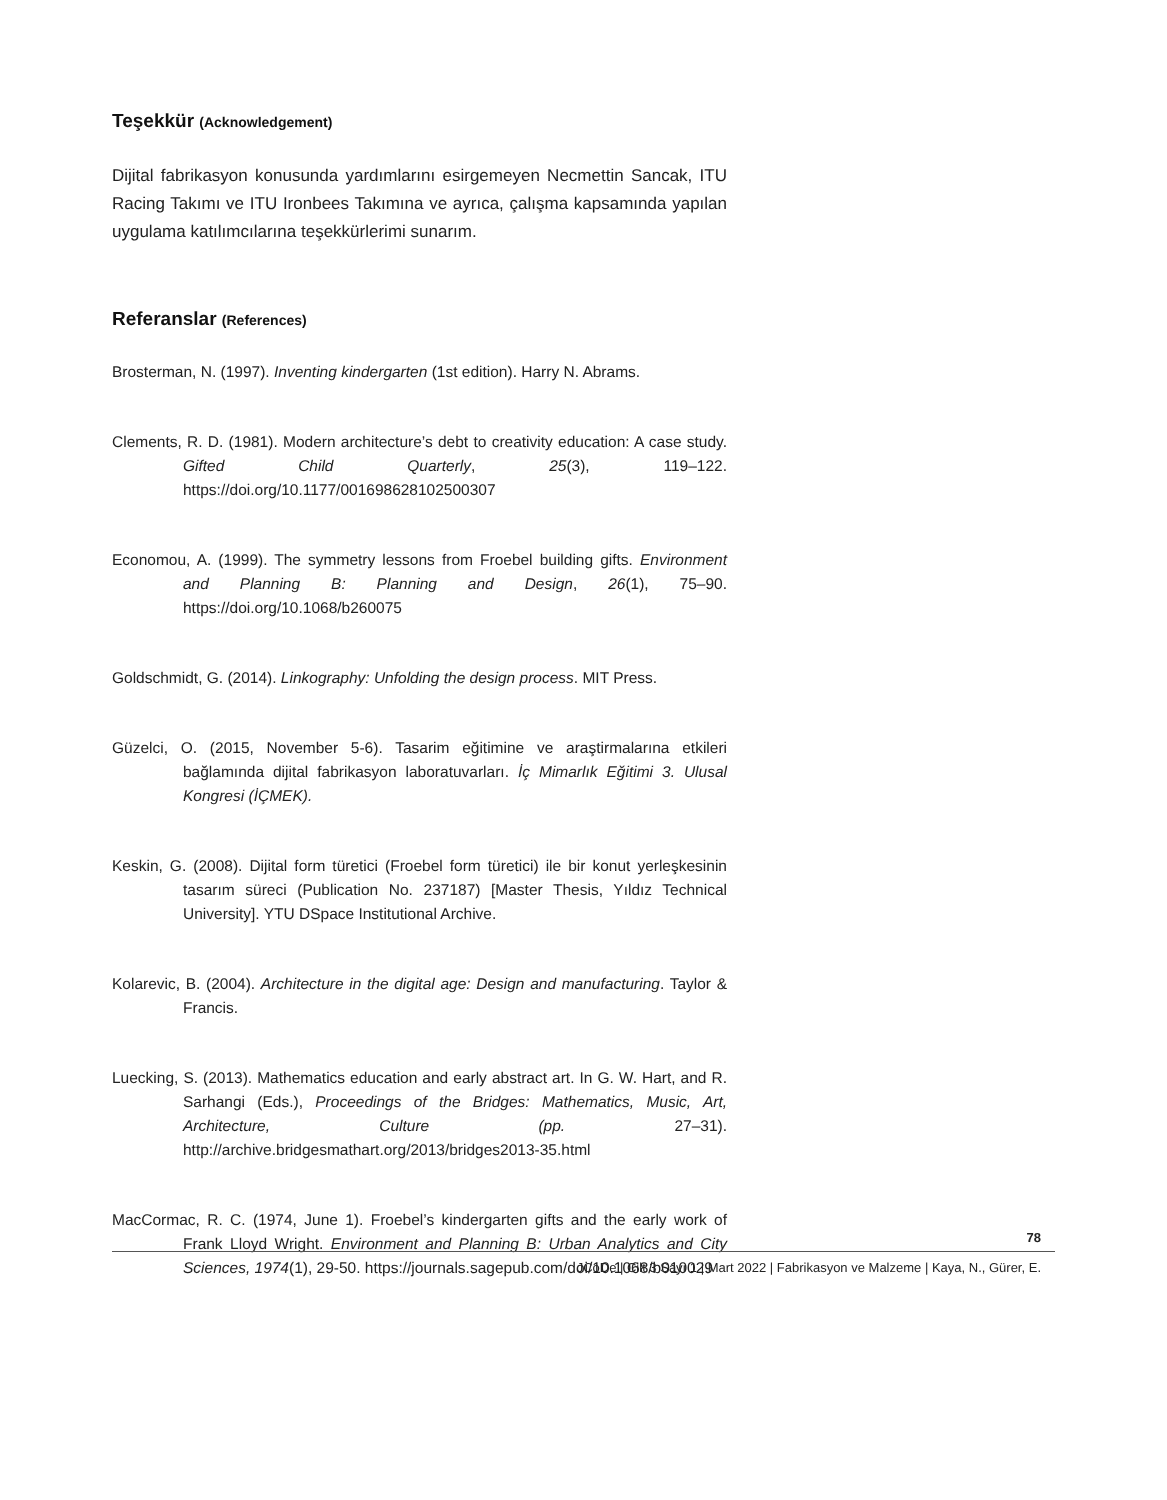Teşekkür (Acknowledgement)
Dijital fabrikasyon konusunda yardımlarını esirgemeyen Necmettin Sancak, ITU Racing Takımı ve ITU Ironbees Takımına ve ayrıca, çalışma kapsamında yapılan uygulama katılımcılarına teşekkürlerimi sunarım.
Referanslar (References)
Brosterman, N. (1997). Inventing kindergarten (1st edition). Harry N. Abrams.
Clements, R. D. (1981). Modern architecture’s debt to creativity education: A case study. Gifted Child Quarterly, 25(3), 119–122. https://doi.org/10.1177/001698628102500307
Economou, A. (1999). The symmetry lessons from Froebel building gifts. Environment and Planning B: Planning and Design, 26(1), 75–90. https://doi.org/10.1068/b260075
Goldschmidt, G. (2014). Linkography: Unfolding the design process. MIT Press.
Güzelci, O. (2015, November 5-6). Tasarim eğitimine ve araştirmalarına etkileri bağlamında dijital fabrikasyon laboratuvarları. İç Mimarlık Eğitimi 3. Ulusal Kongresi (İÇMEK).
Keskin, G. (2008). Dijital form türetici (Froebel form türetici) ile bir konut yerleşkesinin tasarım süreci (Publication No. 237187) [Master Thesis, Yıldız Technical University]. YTU DSpace Institutional Archive.
Kolarevic, B. (2004). Architecture in the digital age: Design and manufacturing. Taylor & Francis.
Luecking, S. (2013). Mathematics education and early abstract art. In G. W. Hart, and R. Sarhangi (Eds.), Proceedings of the Bridges: Mathematics, Music, Art, Architecture, Culture (pp. 27–31). http://archive.bridgesmathart.org/2013/bridges2013-35.html
MacCormac, R. C. (1974, June 1). Froebel’s kindergarten gifts and the early work of Frank Lloyd Wright. Environment and Planning B: Urban Analytics and City Sciences, 1974(1), 29-50. https://journals.sagepub.com/doi/10.1068/b010029
78
JCoDe | Cilt 3 Sayı 1 | Mart 2022 | Fabrikasyon ve Malzeme | Kaya, N., Gürer, E.